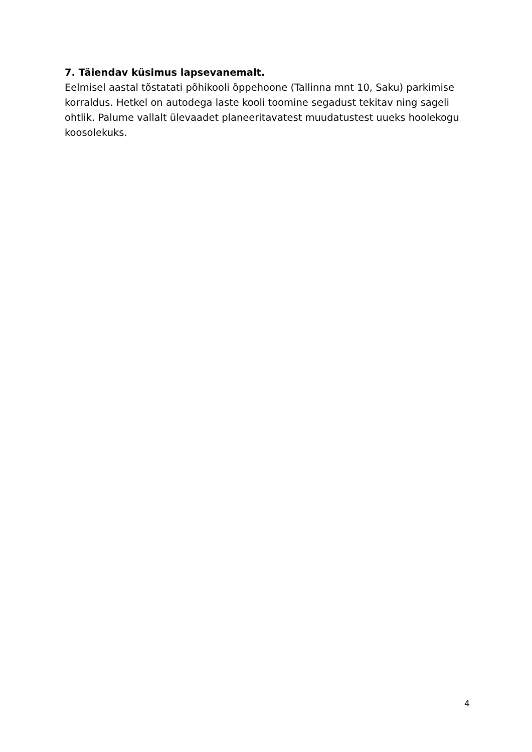7. Täiendav küsimus lapsevanemalt.
Eelmisel aastal tõstatati põhikooli õppehoone (Tallinna mnt 10, Saku) parkimise korraldus. Hetkel on autodega laste kooli toomine segadust tekitav ning sageli ohtlik. Palume vallalt ülevaadet planeeritavatest muudatustest uueks hoolekogu koosolekuks.
4